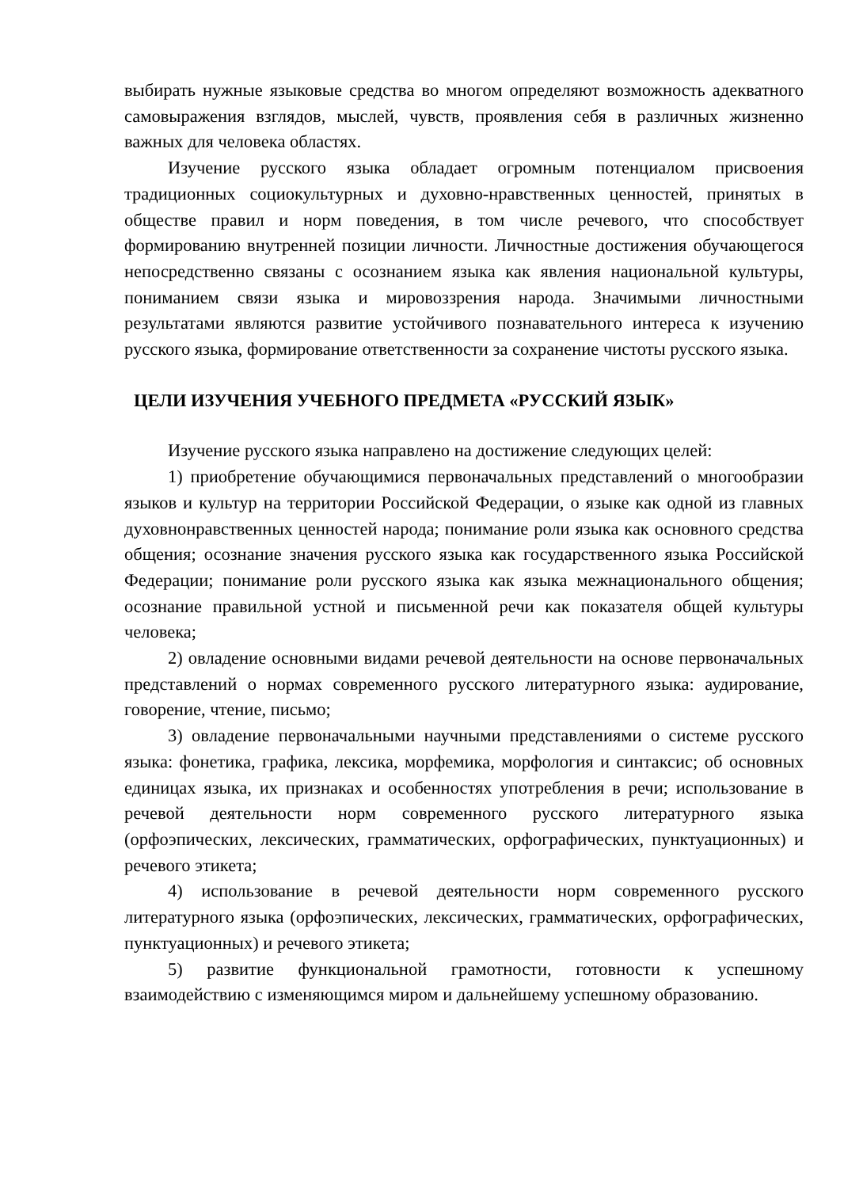выбирать нужные языковые средства во многом определяют возможность адекватного самовыражения взглядов, мыслей, чувств, проявления себя в различных жизненно важных для человека областях.
Изучение русского языка обладает огромным потенциалом присвоения традиционных социокультурных и духовно-нравственных ценностей, принятых в обществе правил и норм поведения, в том числе речевого, что способствует формированию внутренней позиции личности. Личностные достижения обучающегося непосредственно связаны с осознанием языка как явления национальной культуры, пониманием связи языка и мировоззрения народа. Значимыми личностными результатами являются развитие устойчивого познавательного интереса к изучению русского языка, формирование ответственности за сохранение чистоты русского языка.
ЦЕЛИ ИЗУЧЕНИЯ УЧЕБНОГО ПРЕДМЕТА «РУССКИЙ ЯЗЫК»
Изучение русского языка направлено на достижение следующих целей:
1) приобретение обучающимися первоначальных представлений о многообразии языков и культур на территории Российской Федерации, о языке как одной из главных духовнонравственных ценностей народа; понимание роли языка как основного средства общения; осознание значения русского языка как государственного языка Российской Федерации; понимание роли русского языка как языка межнационального общения; осознание правильной устной и письменной речи как показателя общей культуры человека;
2) овладение основными видами речевой деятельности на основе первоначальных представлений о нормах современного русского литературного языка: аудирование, говорение, чтение, письмо;
3) овладение первоначальными научными представлениями о системе русского языка: фонетика, графика, лексика, морфемика, морфология и синтаксис; об основных единицах языка, их признаках и особенностях употребления в речи; использование в речевой деятельности норм современного русского литературного языка (орфоэпических, лексических, грамматических, орфографических, пунктуационных) и речевого этикета;
4) использование в речевой деятельности норм современного русского литературного языка (орфоэпических, лексических, грамматических, орфографических, пунктуационных) и речевого этикета;
5) развитие функциональной грамотности, готовности к успешному взаимодействию с изменяющимся миром и дальнейшему успешному образованию.